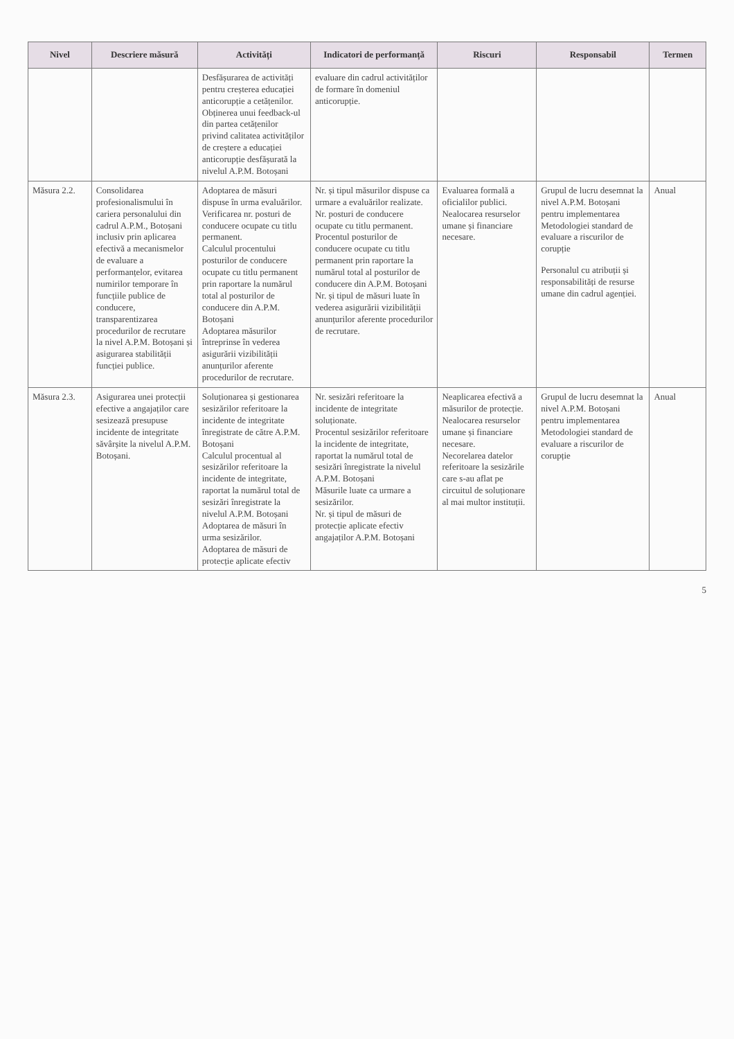| Nivel | Descriere măsură | Activități | Indicatori de performanță | Riscuri | Responsabil | Termen |
| --- | --- | --- | --- | --- | --- | --- |
| | | Desfășurarea de activități pentru creșterea educației anticorupție a cetățenilor. Obținerea unui feedback-ul din partea cetățenilor privind calitatea activităților de creștere a educației anticorupție desfășurată la nivelul A.P.M. Botoșani | evaluare din cadrul activităților de formare în domeniul anticorupție. | | | |
| Măsura 2.2. | Consolidarea profesionalismului în cariera personalului din cadrul A.P.M., Botoșani inclusiv prin aplicarea efectivă a mecanismelor de evaluare a performanțelor, evitarea numirilor temporare în funcțiile publice de conducere, transparentizarea procedurilor de recrutare la nivel A.P.M. Botoșani și asigurarea stabilității funcției publice. | Adoptarea de măsuri dispuse în urma evaluărilor. Verificarea nr. posturi de conducere ocupate cu titlu permanent. Calculul procentului posturilor de conducere ocupate cu titlu permanent prin raportare la numărul total al posturilor de conducere din A.P.M. Botoșani Adoptarea măsurilor întreprinse în vederea asigurării vizibilității anunțurilor aferente procedurilor de recrutare. | Nr. și tipul măsurilor dispuse ca urmare a evaluărilor realizate. Nr. posturi de conducere ocupate cu titlu permanent. Procentul posturilor de conducere ocupate cu titlu permanent prin raportare la numărul total al posturilor de conducere din A.P.M. Botoșani Nr. și tipul de măsuri luate în vederea asigurării vizibilității anunțurilor aferente procedurilor de recrutare. | Evaluarea formală a oficialilor publici. Nealocarea resurselor umane și financiare necesare. | Grupul de lucru desemnat la nivel A.P.M. Botoșani pentru implementarea Metodologiei standard de evaluare a riscurilor de corupție Personalul cu atribuții și responsabilități de resurse umane din cadrul agenției. | Anual |
| Măsura 2.3. | Asigurarea unei protecții efective a angajaților care sesizează presupuse incidente de integritate săvârșite la nivelul A.P.M. Botoșani. | Soluționarea și gestionarea sesizărilor referitoare la incidente de integritate înregistrate de către A.P.M. Botoșani Calculul procentual al sesizărilor referitoare la incidente de integritate, raportat la numărul total de sesizări înregistrate la nivelul A.P.M. Botoșani Adoptarea de măsuri în urma sesizărilor. Adoptarea de măsuri de protecție aplicate efectiv | Nr. sesizări referitoare la incidente de integritate soluționate. Procentul sesizărilor referitoare la incidente de integritate, raportat la numărul total de sesizări înregistrate la nivelul A.P.M. Botoșani Măsurile luate ca urmare a sesizărilor. Nr. și tipul de măsuri de protecție aplicate efectiv angajaților A.P.M. Botoșani | Neaplicarea efectivă a măsurilor de protecție. Nealocarea resurselor umane și financiare necesare. Necorelarea datelor referitoare la sesizările care s-au aflat pe circuitul de soluționare al mai multor instituții. | Grupul de lucru desemnat la nivel A.P.M. Botoșani pentru implementarea Metodologiei standard de evaluare a riscurilor de corupție | Anual |
5